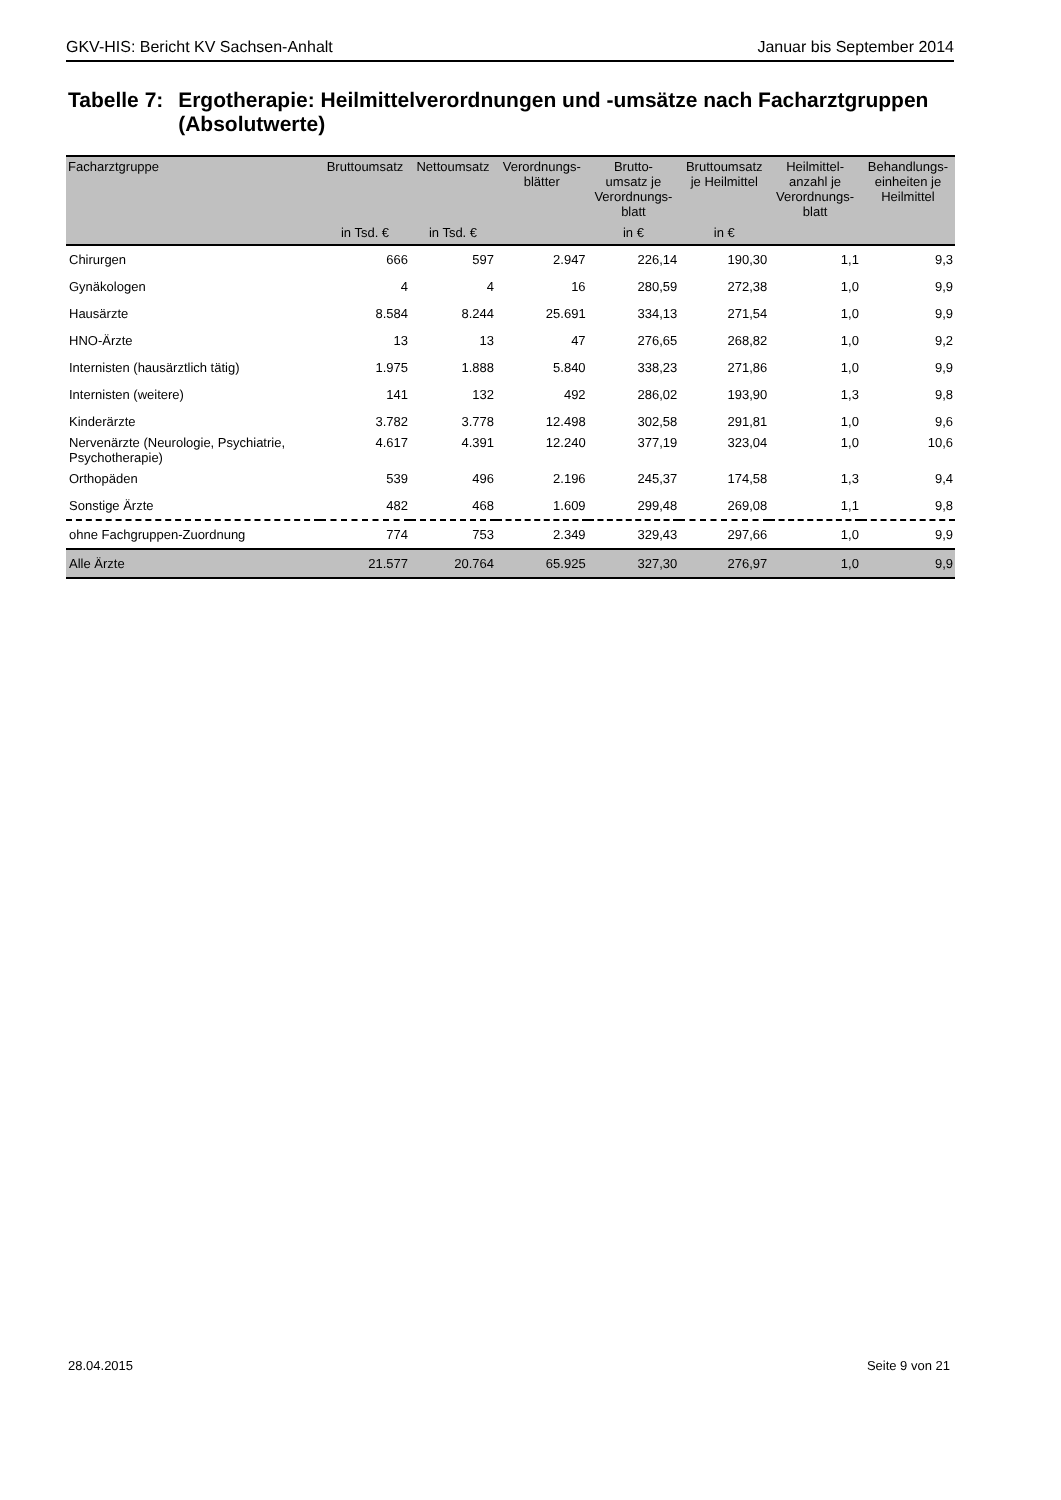GKV-HIS: Bericht KV Sachsen-Anhalt Januar bis September 2014
Tabelle 7: Ergotherapie: Heilmittelverordnungen und -umsätze nach Facharztgruppen (Absolutwerte)
| Facharztgruppe | Bruttoumsatz | Nettoumsatz | Verordnungs- blätter | Brutto- umsatz je Verordnungs- blatt | Bruttoumsatz je Heilmittel | Heilmittel- anzahl je Verordnungs- blatt | Behandlungs- einheiten je Heilmittel |
| --- | --- | --- | --- | --- | --- | --- | --- |
| | in Tsd. € | in Tsd. € | | in € | in € | | |
| Chirurgen | 666 | 597 | 2.947 | 226,14 | 190,30 | 1,1 | 9,3 |
| Gynäkologen | 4 | 4 | 16 | 280,59 | 272,38 | 1,0 | 9,9 |
| Hausärzte | 8.584 | 8.244 | 25.691 | 334,13 | 271,54 | 1,0 | 9,9 |
| HNO-Ärzte | 13 | 13 | 47 | 276,65 | 268,82 | 1,0 | 9,2 |
| Internisten (hausärztlich tätig) | 1.975 | 1.888 | 5.840 | 338,23 | 271,86 | 1,0 | 9,9 |
| Internisten (weitere) | 141 | 132 | 492 | 286,02 | 193,90 | 1,3 | 9,8 |
| Kinderärzte | 3.782 | 3.778 | 12.498 | 302,58 | 291,81 | 1,0 | 9,6 |
| Nervenärzte (Neurologie, Psychiatrie, Psychotherapie) | 4.617 | 4.391 | 12.240 | 377,19 | 323,04 | 1,0 | 10,6 |
| Orthopäden | 539 | 496 | 2.196 | 245,37 | 174,58 | 1,3 | 9,4 |
| Sonstige Ärzte | 482 | 468 | 1.609 | 299,48 | 269,08 | 1,1 | 9,8 |
| ohne Fachgruppen-Zuordnung | 774 | 753 | 2.349 | 329,43 | 297,66 | 1,0 | 9,9 |
| Alle Ärzte | 21.577 | 20.764 | 65.925 | 327,30 | 276,97 | 1,0 | 9,9 |
28.04.2015 Seite 9 von 21